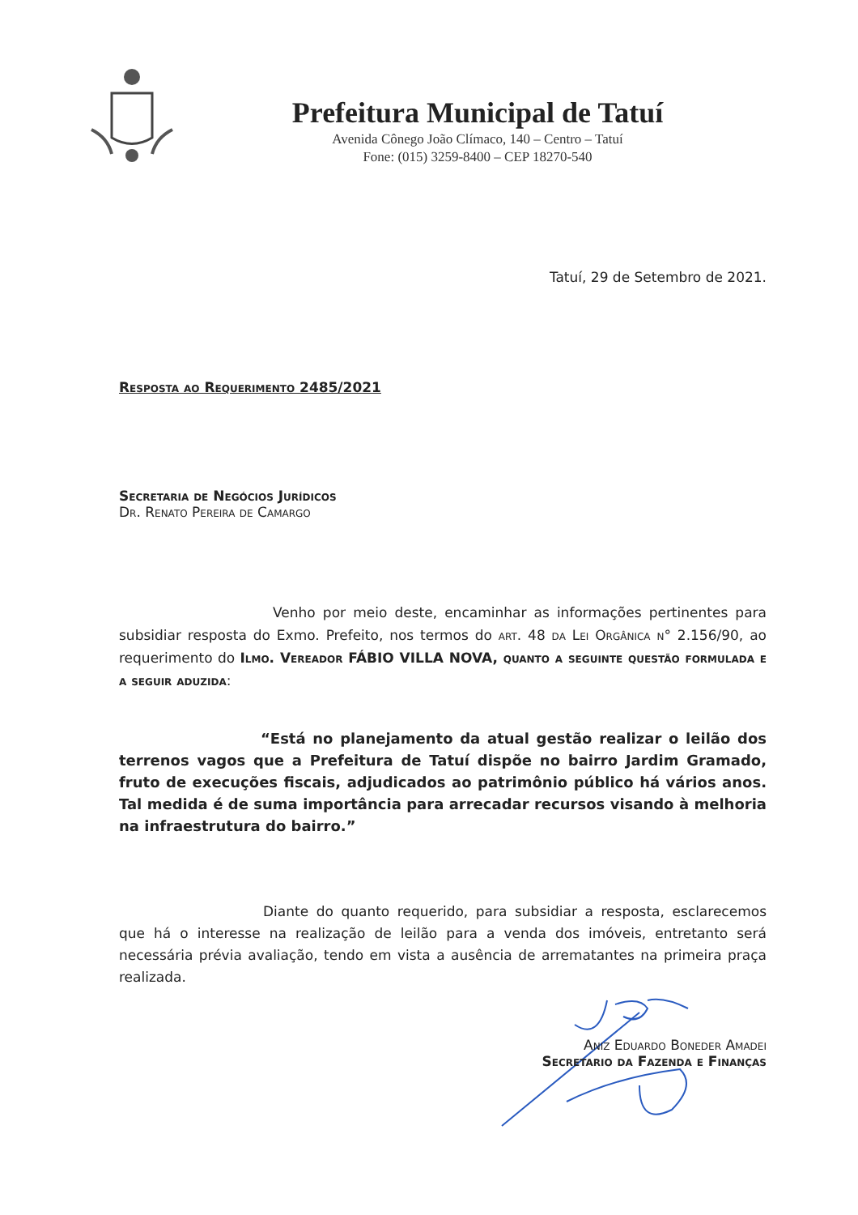Prefeitura Municipal de Tatuí
Avenida Cônego João Clímaco, 140 – Centro – Tatuí
Fone: (015) 3259-8400 – CEP 18270-540
Tatuí, 29 de Setembro de 2021.
Resposta ao Requerimento 2485/2021
Secretaria de Negócios Jurídicos
Dr. Renato Pereira de Camargo
Venho por meio deste, encaminhar as informações pertinentes para subsidiar resposta do Exmo. Prefeito, nos termos do art. 48 da Lei Orgânica n° 2.156/90, ao requerimento do Ilmo. Vereador FÁBIO VILLA NOVA, quanto a seguinte questão formulada e a seguir aduzida:
“Está no planejamento da atual gestão realizar o leilão dos terrenos vagos que a Prefeitura de Tatuí dispõe no bairro Jardim Gramado, fruto de execuções fiscais, adjudicados ao patrimônio público há vários anos. Tal medida é de suma importância para arrecadar recursos visando à melhoria na infraestrutura do bairro.”
Diante do quanto requerido, para subsidiar a resposta, esclarecemos que há o interesse na realização de leilão para a venda dos imóveis, entretanto será necessária prévia avaliação, tendo em vista a ausência de arrematantes na primeira praça realizada.
Aniz Eduardo Boneder Amadei
Secretario da Fazenda e Finanças